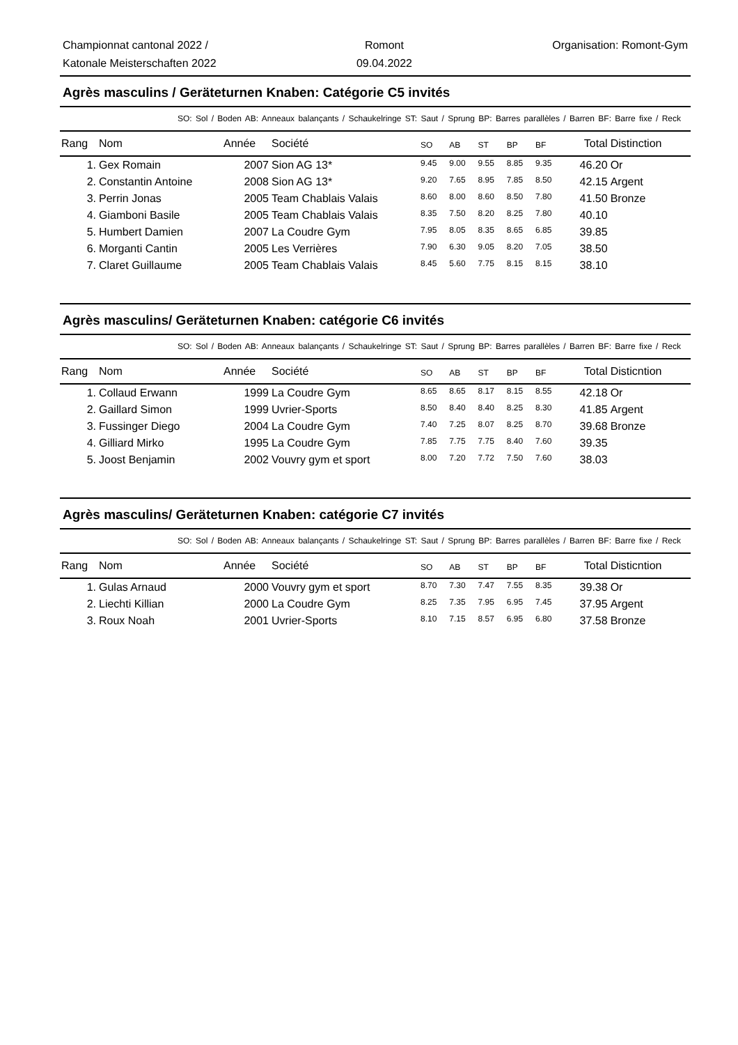Championnat cantonal 2022 /
Katonale Meisterschaften 2022
Romont
09.04.2022
Organisation: Romont-Gym
Agrès masculins / Geräteturnen Knaben: Catégorie C5 invités
SO: Sol / Boden AB: Anneaux balançants / Schaukelringe ST: Saut / Sprung BP: Barres parallèles / Barren BF: Barre fixe / Reck
| Rang | Nom | Année | Société | SO | AB | ST | BP | BF | Total | Distinction |
| --- | --- | --- | --- | --- | --- | --- | --- | --- | --- | --- |
| 1. | Gex Romain | 2007 | Sion AG 13* | 9.45 | 9.00 | 9.55 | 8.85 | 9.35 | 46.20 | Or |
| 2. | Constantin Antoine | 2008 | Sion AG 13* | 9.20 | 7.65 | 8.95 | 7.85 | 8.50 | 42.15 | Argent |
| 3. | Perrin Jonas | 2005 | Team Chablais Valais | 8.60 | 8.00 | 8.60 | 8.50 | 7.80 | 41.50 | Bronze |
| 4. | Giamboni Basile | 2005 | Team Chablais Valais | 8.35 | 7.50 | 8.20 | 8.25 | 7.80 | 40.10 | |
| 5. | Humbert Damien | 2007 | La Coudre Gym | 7.95 | 8.05 | 8.35 | 8.65 | 6.85 | 39.85 | |
| 6. | Morganti Cantin | 2005 | Les Verrières | 7.90 | 6.30 | 9.05 | 8.20 | 7.05 | 38.50 | |
| 7. | Claret Guillaume | 2005 | Team Chablais Valais | 8.45 | 5.60 | 7.75 | 8.15 | 8.15 | 38.10 | |
Agrès masculins/ Geräteturnen Knaben: catégorie C6 invités
SO: Sol / Boden AB: Anneaux balançants / Schaukelringe ST: Saut / Sprung BP: Barres parallèles / Barren BF: Barre fixe / Reck
| Rang | Nom | Année | Société | SO | AB | ST | BP | BF | Total | Disticntion |
| --- | --- | --- | --- | --- | --- | --- | --- | --- | --- | --- |
| 1. | Collaud Erwann | 1999 | La Coudre Gym | 8.65 | 8.65 | 8.17 | 8.15 | 8.55 | 42.18 | Or |
| 2. | Gaillard Simon | 1999 | Uvrier-Sports | 8.50 | 8.40 | 8.40 | 8.25 | 8.30 | 41.85 | Argent |
| 3. | Fussinger Diego | 2004 | La Coudre Gym | 7.40 | 7.25 | 8.07 | 8.25 | 8.70 | 39.68 | Bronze |
| 4. | Gilliard Mirko | 1995 | La Coudre Gym | 7.85 | 7.75 | 7.75 | 8.40 | 7.60 | 39.35 | |
| 5. | Joost Benjamin | 2002 | Vouvry gym et sport | 8.00 | 7.20 | 7.72 | 7.50 | 7.60 | 38.03 | |
Agrès masculins/ Geräteturnen Knaben: catégorie C7 invités
SO: Sol / Boden AB: Anneaux balançants / Schaukelringe ST: Saut / Sprung BP: Barres parallèles / Barren BF: Barre fixe / Reck
| Rang | Nom | Année | Société | SO | AB | ST | BP | BF | Total | Disticntion |
| --- | --- | --- | --- | --- | --- | --- | --- | --- | --- | --- |
| 1. | Gulas Arnaud | 2000 | Vouvry gym et sport | 8.70 | 7.30 | 7.47 | 7.55 | 8.35 | 39.38 | Or |
| 2. | Liechti Killian | 2000 | La Coudre Gym | 8.25 | 7.35 | 7.95 | 6.95 | 7.45 | 37.95 | Argent |
| 3. | Roux Noah | 2001 | Uvrier-Sports | 8.10 | 7.15 | 8.57 | 6.95 | 6.80 | 37.58 | Bronze |